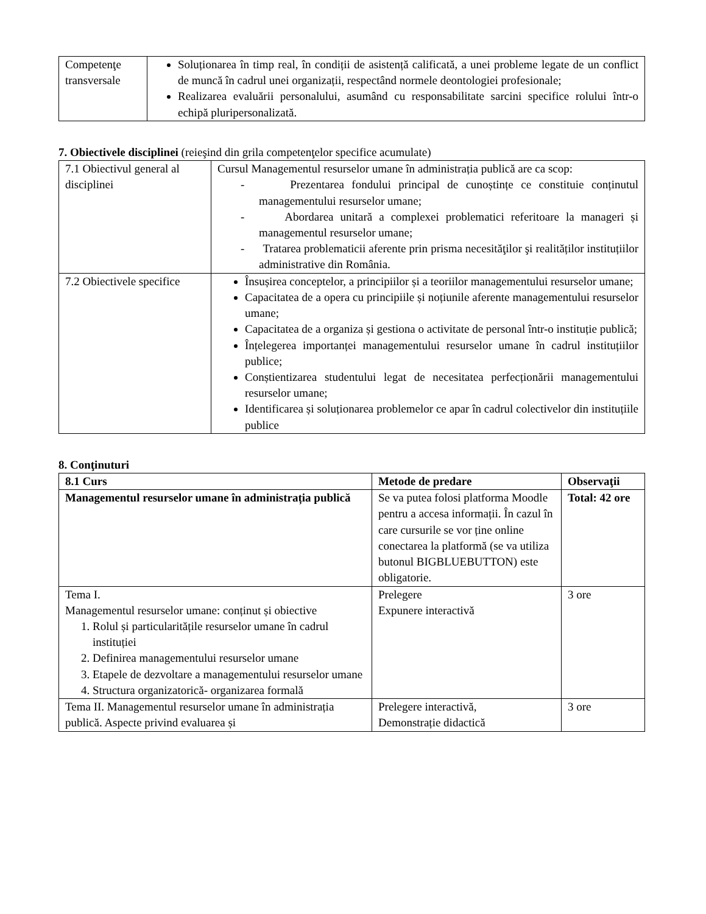| Competenţe transversale | Soluționarea în timp real, în condiții de asistență calificată, a unei probleme legate de un conflict de muncă în cadrul unei organizații, respectând normele deontologiei profesionale; Realizarea evaluării personalului, asumând cu responsabilitate sarcini specifice rolului într-o echipă pluripersonalizată. |
7. Obiectivele disciplinei (reieşind din grila competenţelor specifice acumulate)
| 7.1 Obiectivul general al disciplinei | Cursul Managementul resurselor umane în administrația publică are ca scop: - Prezentarea fondului principal de cunoștințe ce constituie conținutul managementului resurselor umane; - Abordarea unitară a complexei problematici referitoare la manageri și managementul resurselor umane; - Tratarea problematicii aferente prin prisma necesităţilor şi realităților instituțiilor administrative din România. |
| 7.2 Obiectivele specifice | Însușirea conceptelor, a principiilor și a teoriilor managementului resurselor umane; Capacitatea de a opera cu principiile și noțiunile aferente managementului resurselor umane; Capacitatea de a organiza și gestiona o activitate de personal într-o instituție publică; Înțelegerea importanței managementului resurselor umane în cadrul instituțiilor publice; Conștientizarea studentului legat de necesitatea perfecționării managementului resurselor umane; Identificarea și soluționarea problemelor ce apar în cadrul colectivelor din instituțiile publice |
8. Conţinuturi
| 8.1 Curs | Metode de predare | Observaţii |
| --- | --- | --- |
| Managementul resurselor umane în administrația publică | Se va putea folosi platforma Moodle pentru a accesa informații. În cazul în care cursurile se vor ține online conectarea la platformă (se va utiliza butonul BIGBLUEBUTTON) este obligatorie. | Total: 42 ore |
| Tema I. Managementul resurselor umane: conținut și obiective 1. Rolul și particularitățile resurselor umane în cadrul instituției 2. Definirea managementului resurselor umane 3. Etapele de dezvoltare a managementului resurselor umane 4. Structura organizatorică- organizarea formală | Prelegere Expunere interactivă | 3 ore |
| Tema II. Managementul resurselor umane în administrația publică. Aspecte privind evaluarea și | Prelegere interactivă, Demonstrație didactică | 3 ore |